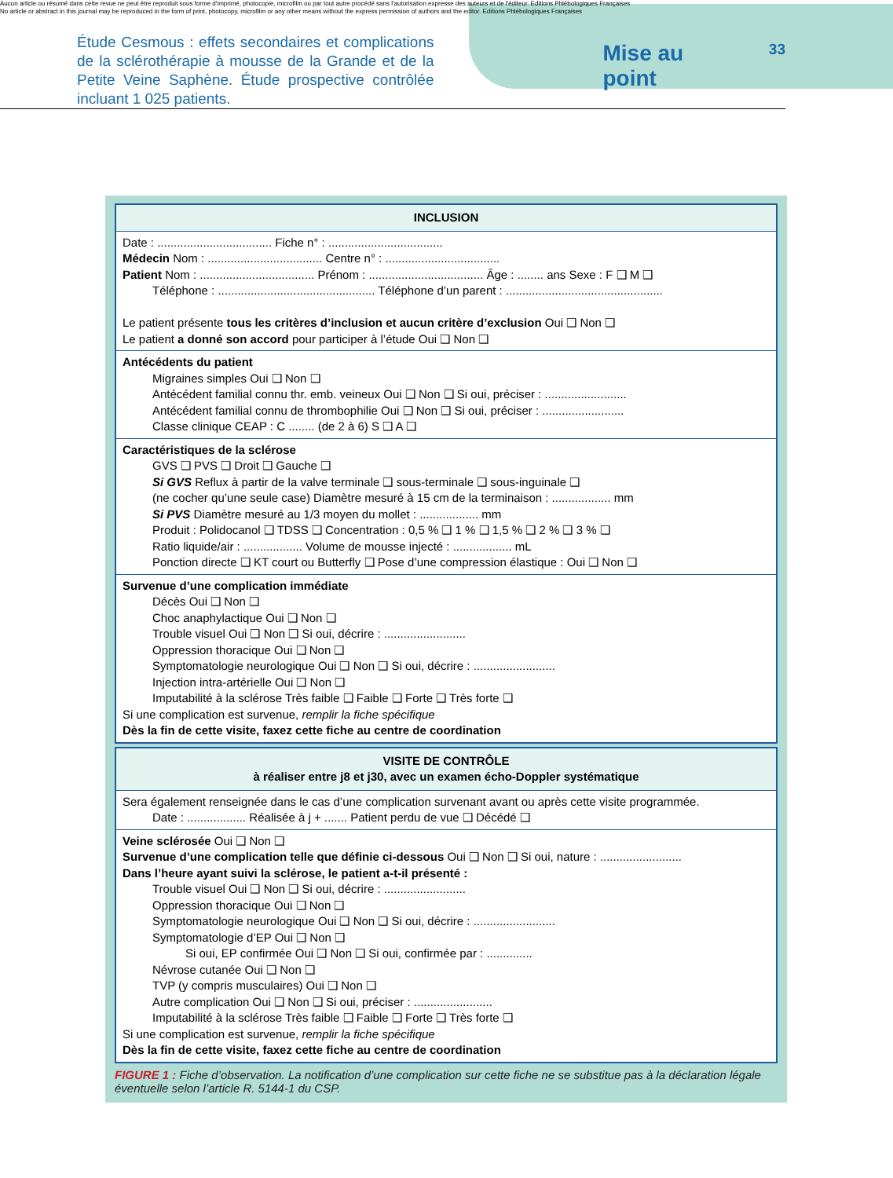Aucun article ou résumé dans cette revue ne peut être reproduit sous forme d'imprimé, photocopie, microfilm ou par tout autre procédé sans l'autorisation expresse des auteurs et de l'éditeur. Editions Phlébologiques Françaises
No article or abstract in this journal may be reproduced in the form of print, photocopy, microfilm or any other means without the express permission of authors and the editor. Editions Phlébologiques Françaises
Étude Cesmous : effets secondaires et complications de la sclérothérapie à mousse de la Grande et de la Petite Veine Saphène. Étude prospective contrôlée incluant 1 025 patients.
Mise au point
33
INCLUSION
Date : ................................... Fiche n° : ...................................
Médecin Nom : ................................... Centre n° : ...................................
Patient Nom : ................................... Prénom : ................................... Âge : ........ ans Sexe : F ❑ M ❑
Téléphone : ................................................ Téléphone d’un parent : ................................................
Le patient présente tous les critères d’inclusion et aucun critère d’exclusion Oui ❑ Non ❑
Le patient a donné son accord pour participer à l’étude Oui ❑ Non ❑
Antécédents du patient
Migraines simples Oui ❑ Non ❑
Antécédent familial connu thr. emb. veineux Oui ❑ Non ❑ Si oui, préciser : .........................
Antécédent familial connu de thrombophilie Oui ❑ Non ❑ Si oui, préciser : .........................
Classe clinique CEAP : C ........ (de 2 à 6) S ❑ A ❑
Caractéristiques de la sclérose
GVS ❑ PVS ❑ Droit ❑ Gauche ❑
Si GVS Reflux à partir de la valve terminale ❑ sous-terminale ❑ sous-inguinale ❑
(ne cocher qu’une seule case) Diamètre mesuré à 15 cm de la terminaison : .................. mm
Si PVS Diamètre mesuré au 1/3 moyen du mollet : .................. mm
Produit : Polidocanol ❑ TDSS ❑ Concentration : 0,5 % ❑ 1 % ❑ 1,5 % ❑ 2 % ❑ 3 % ❑
Ratio liquide/air : .................. Volume de mousse injecté : .................. mL
Ponction directe ❑ KT court ou Butterfly ❑ Pose d’une compression élastique : Oui ❑ Non ❑
Survenue d’une complication immédiate
Décès Oui ❑ Non ❑
Choc anaphylactique Oui ❑ Non ❑
Trouble visuel Oui ❑ Non ❑ Si oui, décrire : .........................
Oppression thoracique Oui ❑ Non ❑
Symptomatologie neurologique Oui ❑ Non ❑ Si oui, décrire : .........................
Injection intra-artérielle Oui ❑ Non ❑
Imputabilité à la sclérose Très faible ❑ Faible ❑ Forte ❑ Très forte ❑
Si une complication est survenue, remplir la fiche spécifique
Dès la fin de cette visite, faxez cette fiche au centre de coordination
VISITE DE CONTRÔLE
à réaliser entre j8 et j30, avec un examen écho-Doppler systématique
Sera également renseignée dans le cas d’une complication survenant avant ou après cette visite programmée.
Date : .................. Réalisée à j + ....... Patient perdu de vue ❑ Décédé ❑
Veine sclérosée Oui ❑ Non ❑
Survenue d’une complication telle que définie ci-dessous Oui ❑ Non ❑ Si oui, nature : .........................
Dans l’heure ayant suivi la sclérose, le patient a-t-il présenté :
Trouble visuel Oui ❑ Non ❑ Si oui, décrire : .........................
Oppression thoracique Oui ❑ Non ❑
Symptomatologie neurologique Oui ❑ Non ❑ Si oui, décrire : .........................
Symptomatologie d’EP Oui ❑ Non ❑
Si oui, EP confirmée Oui ❑ Non ❑ Si oui, confirmée par : ..............
Névrose cutanée Oui ❑ Non ❑
TVP (y compris musculaires) Oui ❑ Non ❑
Autre complication Oui ❑ Non ❑ Si oui, préciser : ........................
Imputabilité à la sclérose Très faible ❑ Faible ❑ Forte ❑ Très forte ❑
Si une complication est survenue, remplir la fiche spécifique
Dès la fin de cette visite, faxez cette fiche au centre de coordination
FIGURE 1 : Fiche d’observation. La notification d’une complication sur cette fiche ne se substitue pas à la déclaration légale éventuelle selon l’article R. 5144-1 du CSP.